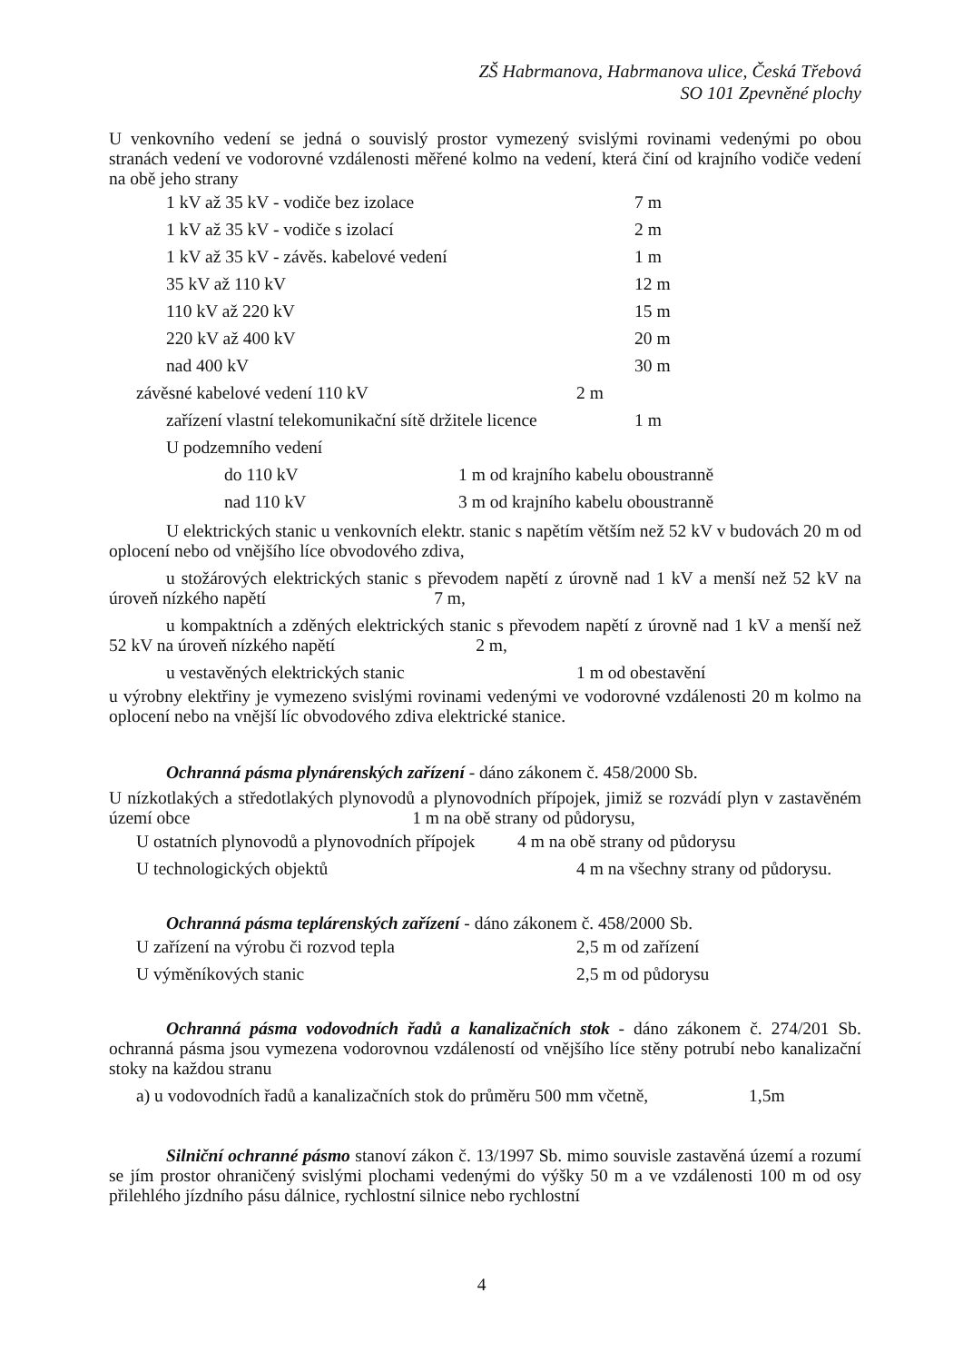ZŠ Habrmanova, Habrmanova ulice, Česká Třebová
SO 101 Zpevněné plochy
U venkovního vedení se jedná o souvislý prostor vymezený svislými rovinami vedenými po obou stranách vedení ve vodorovné vzdálenosti měřené kolmo na vedení, která činí od krajního vodiče vedení na obě jeho strany
1 kV až 35 kV - vodiče bez izolace 7 m
1 kV až 35 kV - vodiče s izolací 2 m
1 kV až 35 kV - závěs. kabelové vedení 1 m
35 kV až 110 kV 12 m
110 kV až 220 kV 15 m
220 kV až 400 kV 20 m
nad 400 kV 30 m
závěsné kabelové vedení 110 kV 2 m
zařízení vlastní telekomunikační sítě držitele licence 1 m
U podzemního vedení
do 110 kV 1 m od krajního kabelu oboustranně
nad 110 kV 3 m od krajního kabelu oboustranně
U elektrických stanic u venkovních elektr. stanic s napětím větším než 52 kV v budovách 20 m od oplocení nebo od vnějšího líce obvodového zdiva,
u stožárových elektrických stanic s převodem napětí z úrovně nad 1 kV a menší než 52 kV na úroveň nízkého napětí 7 m,
u kompaktních a zděných elektrických stanic s převodem napětí z úrovně nad 1 kV a menší než 52 kV na úroveň nízkého napětí 2 m,
u vestavěných elektrických stanic 1 m od obestavění
u výrobny elektřiny je vymezeno svislými rovinami vedenými ve vodorovné vzdálenosti 20 m kolmo na oplocení nebo na vnější líc obvodového zdiva elektrické stanice.
Ochranná pásma plynárenských zařízení - dáno zákonem č. 458/2000 Sb.
U nízkotlakých a středotlakých plynovodů a plynovodních přípojek, jimiž se rozvádí plyn v zastavěném území obce 1 m na obě strany od půdorysu,
U ostatních plynovodů a plynovodních přípojek 4 m na obě strany od půdorysu
U technologických objektů 4 m na všechny strany od půdorysu.
Ochranná pásma teplárenských zařízení - dáno zákonem č. 458/2000 Sb.
U zařízení na výrobu či rozvod tepla 2,5 m od zařízení
U výměníkových stanic 2,5 m od půdorysu
Ochranná pásma vodovodních řadů a kanalizačních stok - dáno zákonem č. 274/201 Sb. ochranná pásma jsou vymezena vodorovnou vzdáleností od vnějšího líce stěny potrubí nebo kanalizační stoky na každou stranu
a) u vodovodních řadů a kanalizačních stok do průměru 500 mm včetně, 1,5m
Silniční ochranné pásmo stanoví zákon č. 13/1997 Sb. mimo souvisle zastavěná území a rozumí se jím prostor ohraničený svislými plochami vedenými do výšky 50 m a ve vzdálenosti 100 m od osy přilehlého jízdního pásu dálnice, rychlostní silnice nebo rychlostní
4